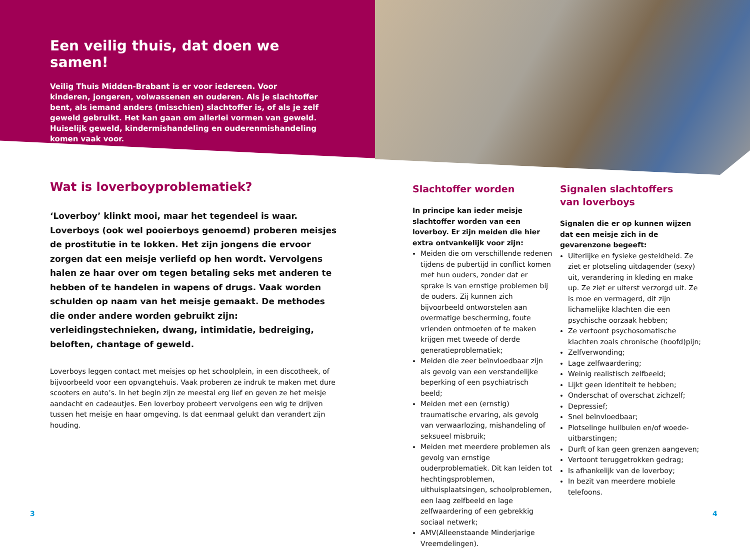Een veilig thuis, dat doen we samen!
Veilig Thuis Midden-Brabant is er voor iedereen. Voor kinderen, jongeren, volwassenen en ouderen. Als je slachtoffer bent, als iemand anders (misschien) slachtoffer is, of als je zelf geweld gebruikt. Het kan gaan om allerlei vormen van geweld. Huiselijk geweld, kindermishandeling en ouderenmishandeling komen vaak voor.
Wat is loverboyproblematiek?
‘Loverboy’ klinkt mooi, maar het tegendeel is waar. Loverboys (ook wel pooierboys genoemd) proberen meisjes de prostitutie in te lokken. Het zijn jongens die ervoor zorgen dat een meisje verliefd op hen wordt. Vervolgens halen ze haar over om tegen betaling seks met anderen te hebben of te handelen in wapens of drugs. Vaak worden schulden op naam van het meisje gemaakt. De methodes die onder andere worden gebruikt zijn: verleidingstechnieken, dwang, intimidatie, bedreiging, beloften, chantage of geweld.
Loverboys leggen contact met meisjes op het schoolplein, in een discotheek, of bijvoorbeeld voor een opvangtehuis. Vaak proberen ze indruk te maken met dure scooters en auto’s. In het begin zijn ze meestal erg lief en geven ze het meisje aandacht en cadeautjes. Een loverboy probeert vervolgens een wig te drijven tussen het meisje en haar omgeving. Is dat eenmaal gelukt dan verandert zijn houding.
Slachtoffer worden
In principe kan ieder meisje slachtoffer worden van een loverboy. Er zijn meiden die hier extra ontvankelijk voor zijn:
Meiden die om verschillende redenen tijdens de pubertijd in conflict komen met hun ouders, zonder dat er sprake is van ernstige problemen bij de ouders. Zij kunnen zich bijvoorbeeld ontworstelen aan overmatige bescherming, foute vrienden ontmoeten of te maken krijgen met tweede of derde generatieproblematiek;
Meiden die zeer beïnvloedbaar zijn als gevolg van een verstandelijke beperking of een psychiatrisch beeld;
Meiden met een (ernstig) traumatische ervaring, als gevolg van verwaarlozing, mishandeling of seksueel misbruik;
Meiden met meerdere problemen als gevolg van ernstige ouderproblematiek. Dit kan leiden tot hechtingsproblemen, uithuisplaatsingen, schoolproblemen, een laag zelfbeeld en lage zelfwaardering of een gebrekkig sociaal netwerk;
AMV(Alleenstaande Minderjarige Vreemdelingen).
Signalen slachtoffers
van loverboys
Signalen die er op kunnen wijzen dat een meisje zich in de gevarenzone begeeft:
Uiterlijke en fysieke gesteldheid. Ze ziet er plotseling uitdagender (sexy) uit, verandering in kleding en make up. Ze ziet er uiterst verzorgd uit. Ze is moe en vermagerd, dit zijn lichamelijke klachten die een psychische oorzaak hebben;
Ze vertoont psychosomatische klachten zoals chronische (hoofd)pijn;
Zelfverwonding;
Lage zelfwaardering;
Weinig realistisch zelfbeeld;
Lijkt geen identiteit te hebben;
Onderschat of overschat zichzelf;
Depressief;
Snel beïnvloedbaar;
Plotselinge huilbuien en/of woede-uitbarstingen;
Durft of kan geen grenzen aangeven;
Vertoont teruggetrokken gedrag;
Is afhankelijk van de loverboy;
In bezit van meerdere mobiele telefoons.
3 4